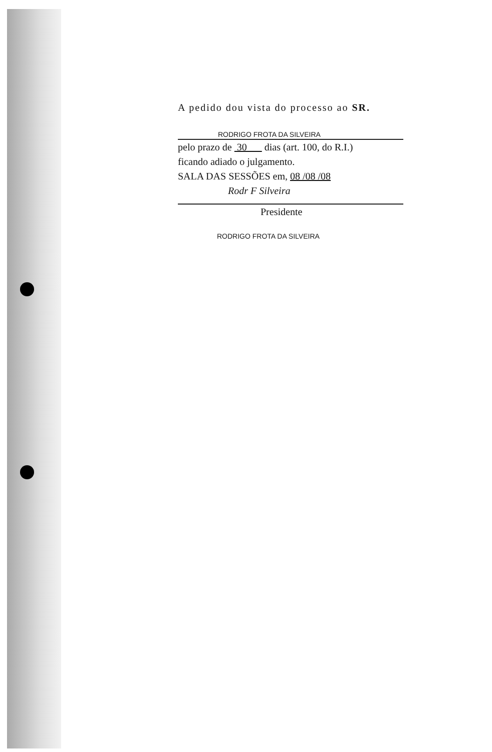A pedido dou vista do processo ao SR.
RODRIGO FROTA DA SILVEIRA
pelo prazo de 30 dias (art. 100, do R.I.)
ficando adiado o julgamento.
SALA DAS SESSÕES em, 08 /08 /08
Rodr F Silveira
Presidente
RODRIGO FROTA DA SILVEIRA